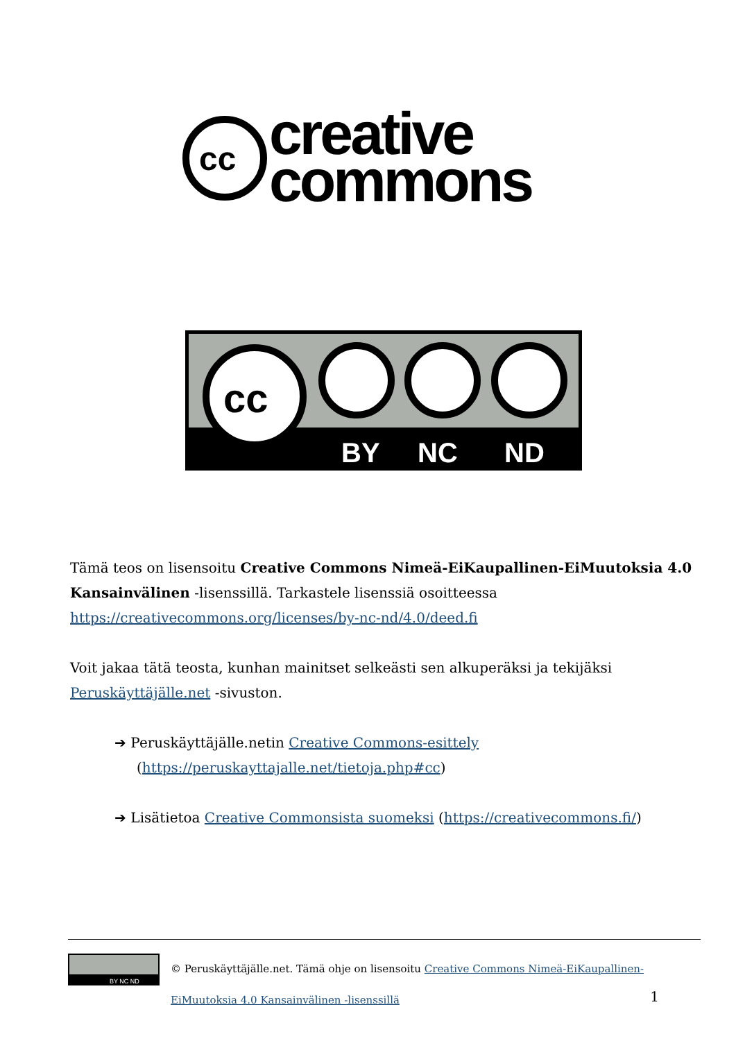cc
creative
commons
cc
BY
NC
ND
Tämä teos on lisensoitu Creative Commons Nimeä-EiKaupallinen-EiMuutoksia 4.0 Kansainvälinen -lisenssillä. Tarkastele lisenssiä osoitteessa https://creativecommons.org/licenses/by-nc-nd/4.0/deed.fi
Voit jakaa tätä teosta, kunhan mainitset selkeästi sen alkuperäksi ja tekijäksi Peruskäyttäjälle.net -sivuston.
➔ Peruskäyttäjälle.netin Creative Commons-esittely (https://peruskayttajalle.net/tietoja.php#cc)
➔ Lisätietoa Creative Commonsista suomeksi (https://creativecommons.fi/)
BY NC ND
© Peruskäyttäjälle.net. Tämä ohje on lisensoitu Creative Commons Nimeä-EiKaupallinen-EiMuutoksia 4.0 Kansainvälinen -lisenssillä
1